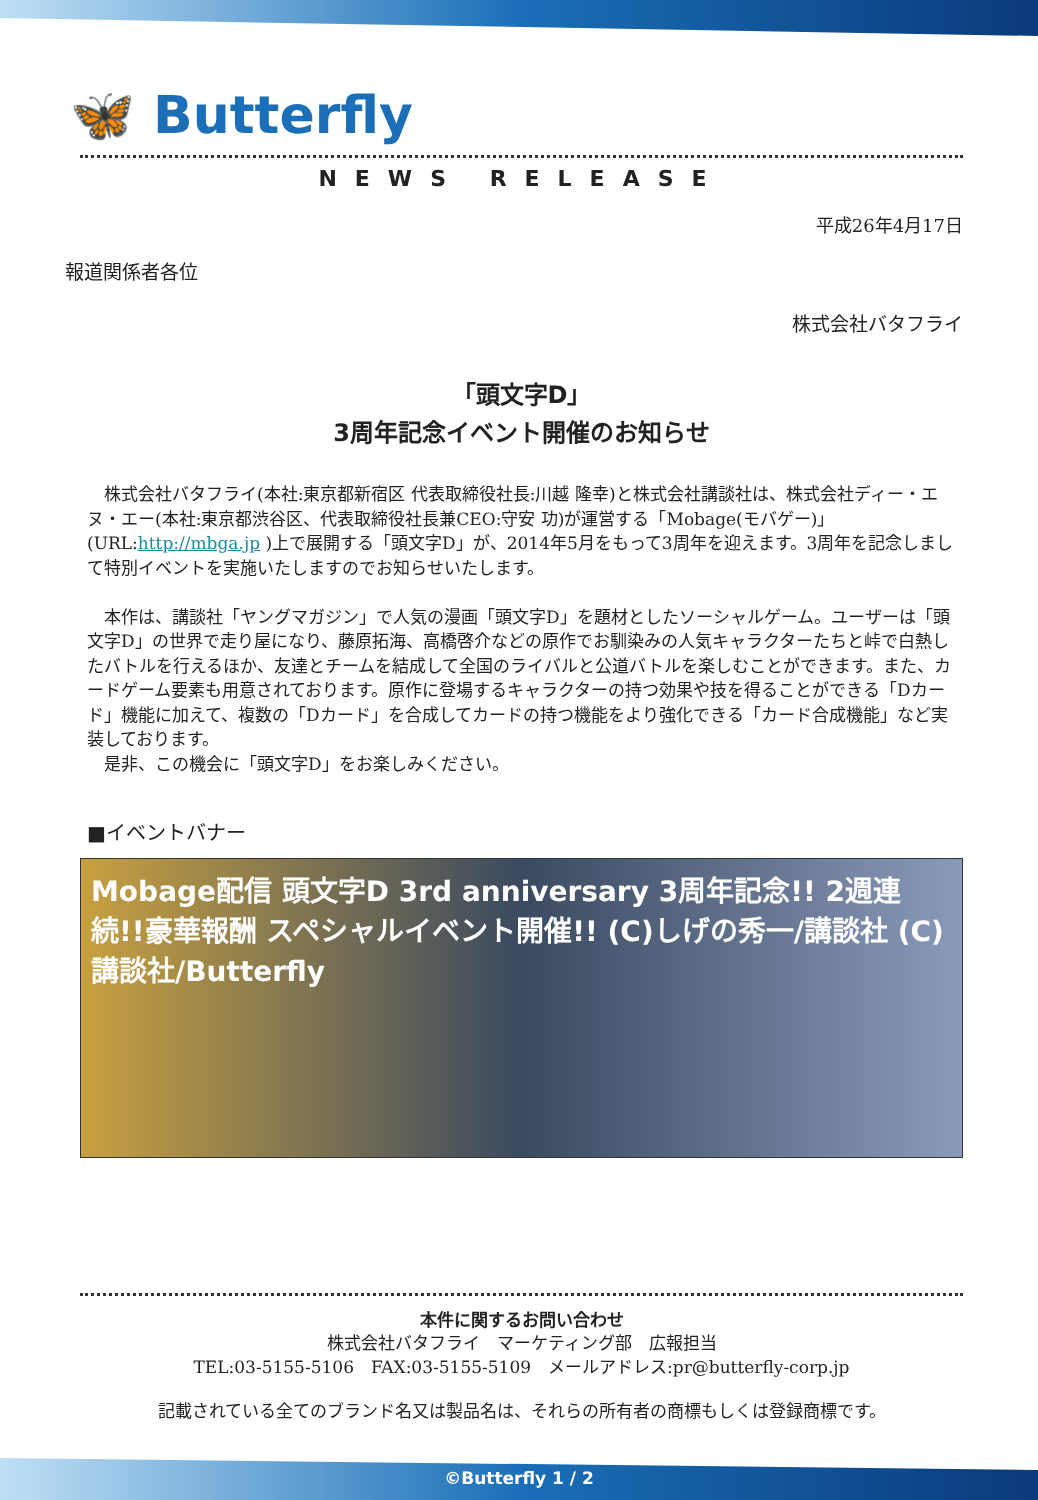🦋 Butterfly
NEWS RELEASE
平成26年4月17日
報道関係者各位
株式会社バタフライ
「頭文字D」
3周年記念イベント開催のお知らせ
　株式会社バタフライ(本社:東京都新宿区 代表取締役社長:川越 隆幸)と株式会社講談社は、株式会社ディー・エヌ・エー(本社:東京都渋谷区、代表取締役社長兼CEO:守安 功)が運営する「Mobage(モバゲー)」(URL:http://mbga.jp )上で展開する「頭文字D」が、2014年5月をもって3周年を迎えます。3周年を記念しまして特別イベントを実施いたしますのでお知らせいたします。
　本作は、講談社「ヤングマガジン」で人気の漫画「頭文字D」を題材としたソーシャルゲーム。ユーザーは「頭文字D」の世界で走り屋になり、藤原拓海、高橋啓介などの原作でお馴染みの人気キャラクターたちと峠で白熱したバトルを行えるほか、友達とチームを結成して全国のライバルと公道バトルを楽しむことができます。また、カードゲーム要素も用意されております。原作に登場するキャラクターの持つ効果や技を得ることができる「Dカード」機能に加えて、複数の「Dカード」を合成してカードの持つ機能をより強化できる「カード合成機能」など実装しております。
　是非、この機会に「頭文字D」をお楽しみください。
■イベントバナー
Mobage配信 頭文字D 3rd anniversary 3周年記念!! 2週連続!!豪華報酬 スペシャルイベント開催!! (C)しげの秀一/講談社 (C)講談社/Butterfly
本件に関するお問い合わせ
株式会社バタフライ　マーケティング部　広報担当
TEL:03-5155-5106　FAX:03-5155-5109　メールアドレス:pr@butterfly-corp.jp
記載されている全てのブランド名又は製品名は、それらの所有者の商標もしくは登録商標です。
©Butterfly 1 / 2